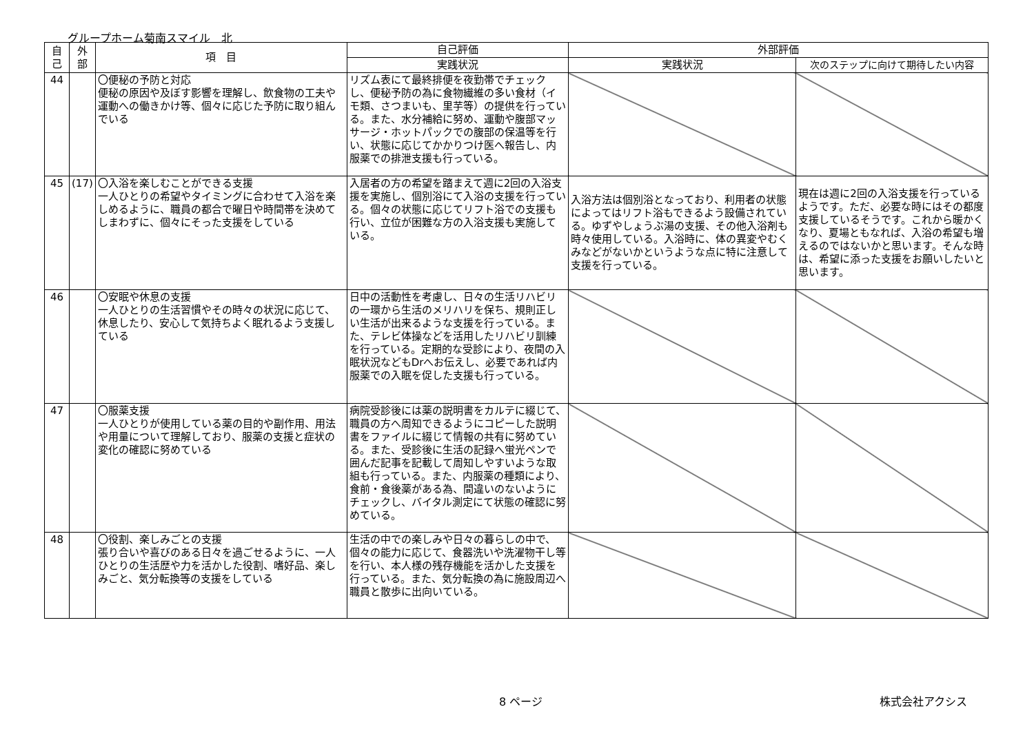グループホーム菊南スマイル　北
| 自 己 | 外 部 | 項 目 | 自己評価 | 外部評価 | |
| --- | --- | --- | --- | --- | --- |
| | | | 実践状況 | 実践状況 | 次のステップに向けて期待したい内容 |
| 44 | | 〇便秘の予防と対応 便秘の原因や及ぼす影響を理解し、飲食物の工夫や運動への働きかけ等、個々に応じた予防に取り組んでいる | リズム表にて最終排便を夜勤帯でチェックし、便秘予防の為に食物繊維の多い食材（イモ類、さつまいも、里芋等）の提供を行っている。また、水分補給に努め、運動や腹部マッサージ・ホットパックでの腹部の保温等を行い、状態に応じてかかりつけ医へ報告し、内服薬での排泄支援も行っている。 | | |
| 45 | (17) | 〇入浴を楽しむことができる支援 一人ひとりの希望やタイミングに合わせて入浴を楽しめるように、職員の都合で曜日や時間帯を決めてしまわずに、個々にそった支援をしている | 入居者の方の希望を踏まえて週に2回の入浴支援を実施し、個別浴にて入浴の支援を行っている。個々の状態に応じてリフト浴での支援も行い、立位が困難な方の入浴支援も実施している。 | 入浴方法は個別浴となっており、利用者の状態によってはリフト浴もできるよう設備されている。ゆずやしょうぶ湯の支援、その他入浴剤も時々使用している。入浴時に、体の異変やむくみなどがないかというような点に特に注意して支援を行っている。 | 現在は週に2回の入浴支援を行っているようです。ただ、必要な時にはその都度支援しているそうです。これから暖かくなり、夏場ともなれば、入浴の希望も増えるのではないかと思います。そんな時は、希望に添った支援をお願いしたいと思います。 |
| 46 | | 〇安眠や休息の支援 一人ひとりの生活習慣やその時々の状況に応じて、休息したり、安心して気持ちよく眠れるよう支援している | 日中の活動性を考慮し、日々の生活リハビリの一環から生活のメリハリを保ち、規則正しい生活が出来るような支援を行っている。また、テレビ体操などを活用したリハビリ訓練を行っている。定期的な受診により、夜間の入眠状況などもDrへお伝えし、必要であれば内服薬での入眠を促した支援も行っている。 | | |
| 47 | | 〇服薬支援 一人ひとりが使用している薬の目的や副作用、用法や用量について理解しており、服薬の支援と症状の変化の確認に努めている | 病院受診後には薬の説明書をカルテに綴じて、職員の方へ周知できるようにコピーした説明書をファイルに綴じて情報の共有に努めている。また、受診後に生活の記録へ蛍光ペンで囲んだ記事を記載して周知しやすいような取組も行っている。また、内服薬の種類により、食前・食後薬がある為、間違いのないようにチェックし、バイタル測定にて状態の確認に努めている。 | | |
| 48 | | 〇役割、楽しみごとの支援 張り合いや喜びのある日々を過ごせるように、一人ひとりの生活歴や力を活かした役割、嗜好品、楽しみごと、気分転換等の支援をしている | 生活の中での楽しみや日々の暮らしの中で、個々の能力に応じて、食器洗いや洗濯物干し等を行い、本人様の残存機能を活かした支援を行っている。また、気分転換の為に施設周辺へ職員と散歩に出向いている。 | | |
8 ページ 株式会社アクシス